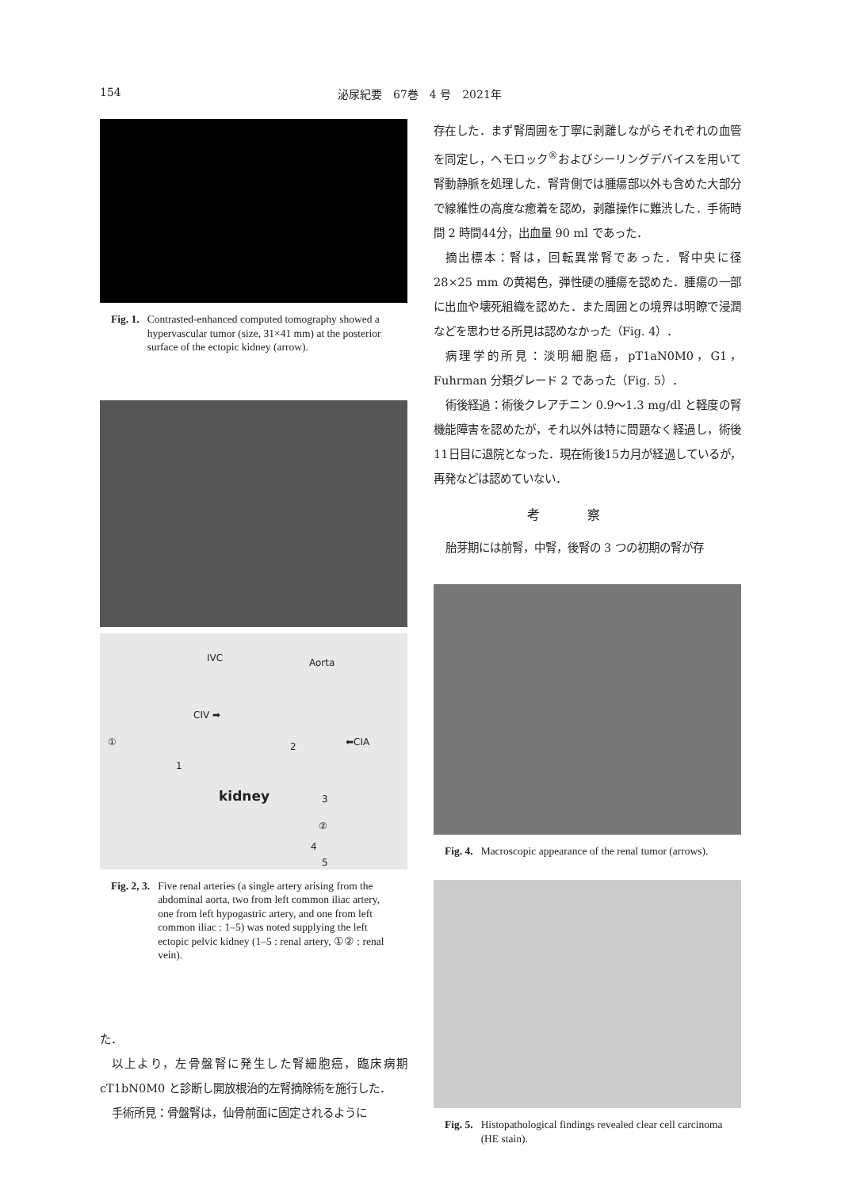154 泌尿紀要　67巻　4 号　2021年
Fig. 1. Contrasted-enhanced computed tomography showed a hypervascular tumor (size, 31×41 mm) at the posterior surface of the ectopic kidney (arrow).
IVC Aorta
CIV ➡
① ⬅CIA 2
1
kidney 3
②
4
5
Fig. 2, 3. Five renal arteries (a single artery arising from the abdominal aorta, two from left common iliac artery, one from left hypogastric artery, and one from left common iliac : 1–5) was noted supplying the left ectopic pelvic kidney (1–5 : renal artery, ①② : renal vein).
た．
以上より，左骨盤腎に発生した腎細胞癌，臨床病期 cT1bN0M0 と診断し開放根治的左腎摘除術を施行した．
手術所見：骨盤腎は，仙骨前面に固定されるように
存在した．まず腎周囲を丁寧に剥離しながらそれぞれの血管を同定し，ヘモロック<sup>®</sup>およびシーリングデバイスを用いて腎動静脈を処理した．腎背側では腫瘍部以外も含めた大部分で線維性の高度な癒着を認め，剥離操作に難渋した．手術時間 2 時間44分，出血量 90 ml であった．
摘出標本：腎は，回転異常腎であった．腎中央に径 28×25 mm の黄褐色，弾性硬の腫瘍を認めた．腫瘍の一部に出血や壊死組織を認めた．また周囲との境界は明瞭で浸潤などを思わせる所見は認めなかった（Fig. 4）．
病理学的所見：淡明細胞癌，pT1aN0M0，G1，Fuhrman 分類グレード 2 であった（Fig. 5）．
術後経過：術後クレアチニン 0.9～1.3 mg/dl と軽度の腎機能障害を認めたが，それ以外は特に問題なく経過し，術後11日目に退院となった．現在術後15カ月が経過しているが，再発などは認めていない．
考察
胎芽期には前腎，中腎，後腎の 3 つの初期の腎が存
Fig. 4. Macroscopic appearance of the renal tumor (arrows).
Fig. 5. Histopathological findings revealed clear cell carcinoma (HE stain).